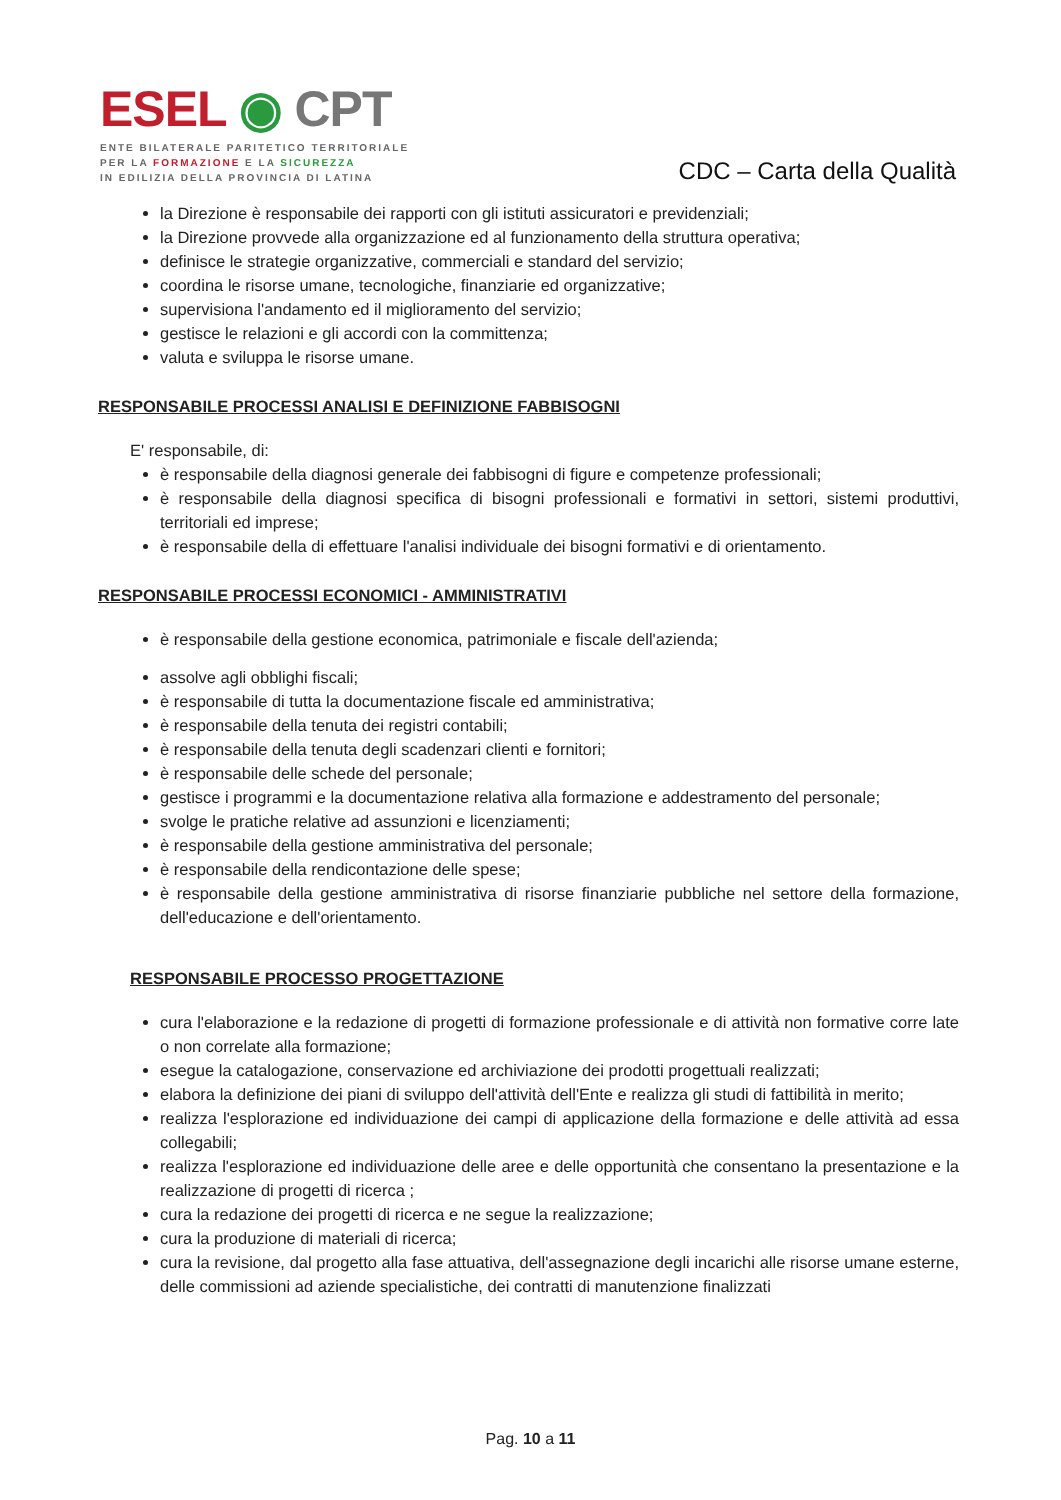ESEL ◉ CPT
ENTE BILATERALE PARITETICO TERRITORIALE
PER LA FORMAZIONE E LA SICUREZZA
IN EDILIZIA DELLA PROVINCIA DI LATINA
CDC – Carta della Qualità
la Direzione è responsabile dei rapporti con gli istituti assicuratori e previdenziali;
la Direzione provvede alla organizzazione ed al funzionamento della struttura operativa;
definisce le strategie organizzative, commerciali e standard del servizio;
coordina le risorse umane, tecnologiche, finanziarie ed organizzative;
supervisiona l'andamento ed il miglioramento del servizio;
gestisce le relazioni e gli accordi con la committenza;
valuta e sviluppa le risorse umane.
RESPONSABILE PROCESSI ANALISI E DEFINIZIONE FABBISOGNI
E' responsabile, di:
è responsabile della diagnosi generale dei fabbisogni di figure e competenze professionali;
è responsabile della diagnosi specifica di bisogni professionali e formativi in settori, sistemi produttivi, territoriali ed imprese;
è responsabile della di effettuare l'analisi individuale dei bisogni formativi e di orientamento.
RESPONSABILE PROCESSI ECONOMICI - AMMINISTRATIVI
è responsabile della gestione economica, patrimoniale e fiscale dell'azienda;
assolve agli obblighi fiscali;
è responsabile di tutta la documentazione fiscale ed amministrativa;
è responsabile della tenuta dei registri contabili;
è responsabile della tenuta degli scadenzari clienti e fornitori;
è responsabile delle schede del personale;
gestisce i programmi e la documentazione relativa alla formazione e addestramento del personale;
svolge le pratiche relative ad assunzioni e licenziamenti;
è responsabile della gestione amministrativa del personale;
è responsabile della rendicontazione delle spese;
è responsabile della gestione amministrativa di risorse finanziarie pubbliche nel settore della formazione, dell'educazione e dell'orientamento.
RESPONSABILE PROCESSO PROGETTAZIONE
cura l'elaborazione e la redazione di progetti di formazione professionale e di attività non formative corre late o non correlate alla formazione;
esegue la catalogazione, conservazione ed archiviazione dei prodotti progettuali realizzati;
elabora la definizione dei piani di sviluppo dell'attività dell'Ente e realizza gli studi di fattibilità in merito;
realizza l'esplorazione ed individuazione dei campi di applicazione della formazione e delle attività ad essa collegabili;
realizza l'esplorazione ed individuazione delle aree e delle opportunità che consentano la presentazione e la realizzazione di progetti di ricerca ;
cura la redazione dei progetti di ricerca e ne segue la realizzazione;
cura la produzione di materiali di ricerca;
cura la revisione, dal progetto alla fase attuativa, dell'assegnazione degli incarichi alle risorse umane esterne, delle commissioni ad aziende specialistiche, dei contratti di manutenzione finalizzati
Pag. 10 a 11